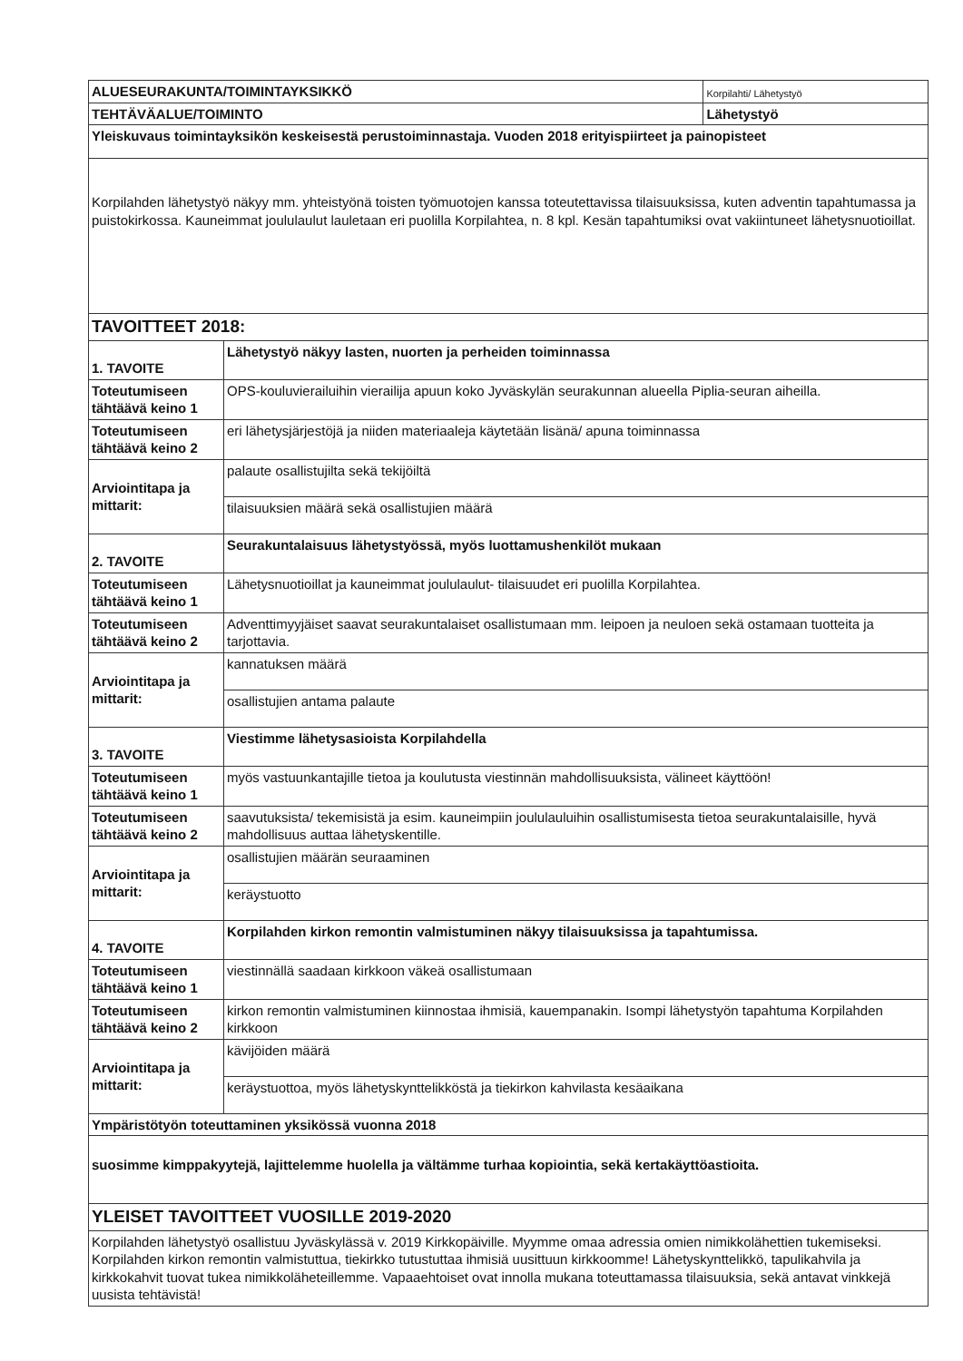| ALUESEURAKUNTA/TOIMINTAYKSIKKÖ | | Korpilahti/ Lähetystyö |
| TEHTÄVÄALUE/TOIMINTO | | Lähetystyö |
| Yleiskuvaus toimintayksikön keskeisestä perustoiminnastaja. Vuoden 2018 erityispiirteet ja painopisteet | | |
| Korpilahden lähetystyö näkyy mm. yhteistyönä toisten työmuotojen kanssa toteutettavissa tilaisuuksissa, kuten adventin tapahtumassa ja puistokirkossa. Kauneimmat joululaulut lauletaan eri puolilla Korpilahtea, n. 8 kpl. Kesän tapahtumiksi ovat vakiintuneet lähetysnuotioillat. | | |
| TAVOITTEET 2018: | | |
| 1. TAVOITE | Lähetystyö näkyy lasten, nuorten ja perheiden toiminnassa | |
| Toteutumiseen tähtäävä keino 1 | OPS-kouluvierailuihin vierailija apuun koko Jyväskylän seurakunnan alueella Piplia-seuran aiheilla. | |
| Toteutumiseen tähtäävä keino 2 | eri lähetysjärjestöjä ja niiden materiaaleja käytetään lisänä/ apuna toiminnassa | |
| Arviointitapa ja mittarit: | palaute osallistujilta sekä tekijöiltä | |
| | tilaisuuksien määrä sekä osallistujien määrä | |
| 2. TAVOITE | Seurakuntalaisuus lähetystyössä, myös luottamushenkilöt mukaan | |
| Toteutumiseen tähtäävä keino 1 | Lähetysnuotioillat ja kauneimmat joululaulut- tilaisuudet eri puolilla Korpilahtea. | |
| Toteutumiseen tähtäävä keino 2 | Adventtimyyjäiset saavat seurakuntalaiset osallistumaan mm. leipoen ja neuloen sekä ostamaan tuotteita ja tarjottavia. | |
| Arviointitapa ja mittarit: | kannatuksen määrä | |
| | osallistujien antama palaute | |
| 3. TAVOITE | Viestimme lähetysasioista Korpilahdella | |
| Toteutumiseen tähtäävä keino 1 | myös vastuunkantajille tietoa ja koulutusta viestinnän mahdollisuuksista, välineet käyttöön! | |
| Toteutumiseen tähtäävä keino 2 | saavutuksista/ tekemisistä ja esim. kauneimpiin joululauluihin osallistumisesta tietoa seurakuntalaisille, hyvä mahdollisuus auttaa lähetyskentille. | |
| Arviointitapa ja mittarit: | osallistujien määrän seuraaminen | |
| | keräystuotto | |
| 4. TAVOITE | Korpilahden kirkon remontin valmistuminen näkyy tilaisuuksissa ja tapahtumissa. | |
| Toteutumiseen tähtäävä keino 1 | viestinnällä saadaan kirkkoon väkeä osallistumaan | |
| Toteutumiseen tähtäävä keino 2 | kirkon remontin valmistuminen kiinnostaa ihmisiä, kauempanakin. Isompi lähetystyön tapahtuma Korpilahden kirkkoon | |
| Arviointitapa ja mittarit: | kävijöiden määrä | |
| | keräystuottoa, myös lähetyskynttelikköstä ja tiekirkon kahvilasta kesäaikana | |
| Ympäristötyön toteuttaminen yksikössä vuonna 2018 | | |
| suosimme kimppakyytejä, lajittelemme huolella ja vältämme turhaa kopiointia, sekä kertakäyttöastioita. | | |
| YLEISET TAVOITTEET VUOSILLE 2019-2020 | | |
| Korpilahden lähetystyö osallistuu Jyväskylässä v. 2019 Kirkkopäiville. Myymme omaa adressia omien nimikkolähettien tukemiseksi. Korpilahden kirkon remontin valmistuttua, tiekirkko tutustuttaa ihmisiä uusittuun kirkkoomme! Lähetyskynttelikkö, tapulikahvila ja kirkkokahvit tuovat tukea nimikkoläheteillemme. Vapaaehtoiset ovat innolla mukana toteuttamassa tilaisuuksia, sekä antavat vinkkejä uusista tehtävistä! | | |